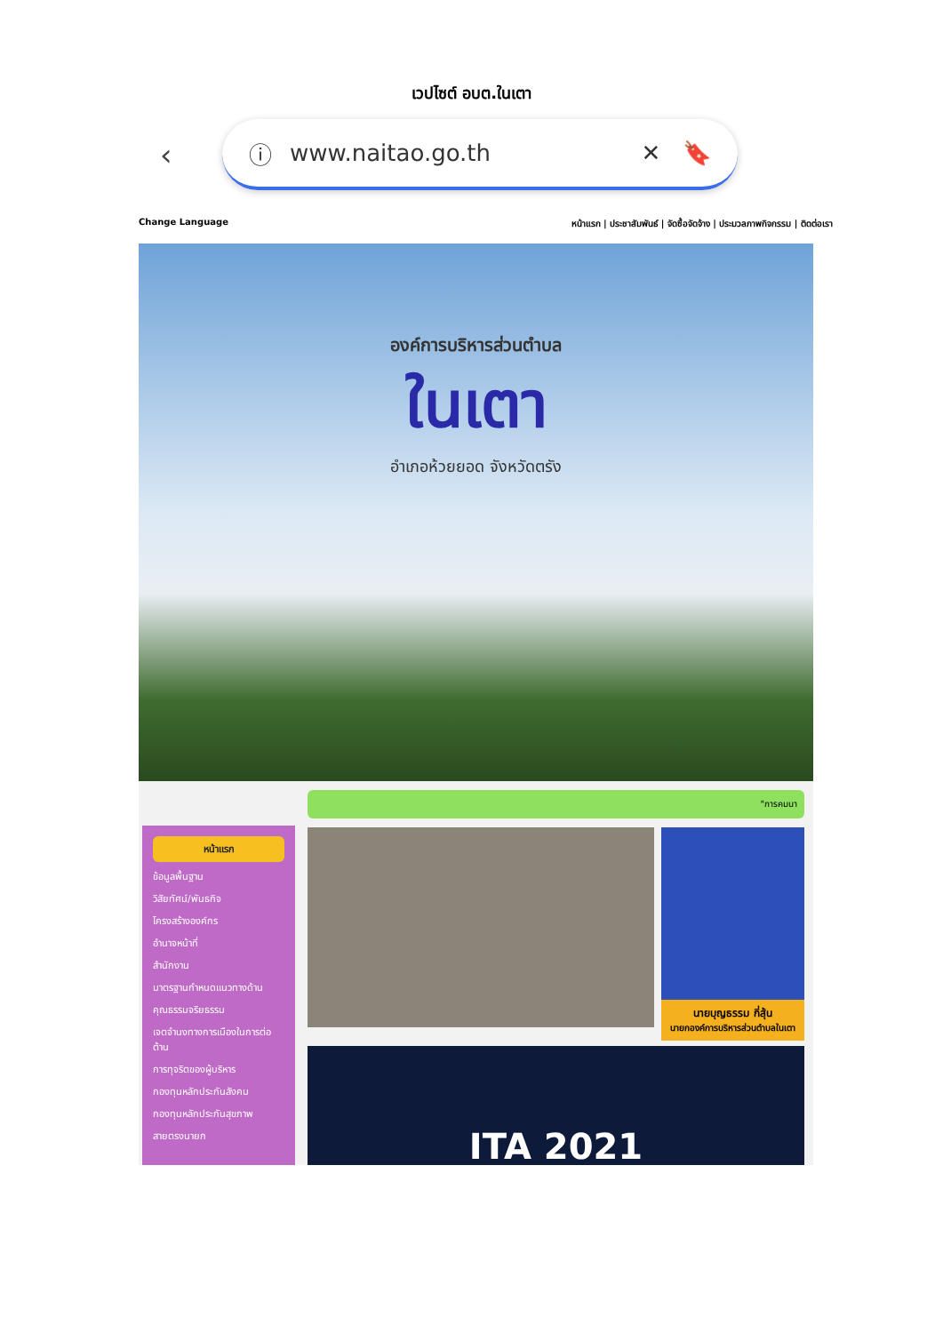เวปไซต์ อบต.ในเตา
‹
ⓘ www.naitao.go.th ✕ 🔖
Change Language หน้าแรก | ประชาสัมพันธ์ | จัดซื้อจัดจ้าง | ประมวลภาพกิจกรรม | ติดต่อเรา
องค์การบริหารส่วนตำบล
ในเตา
อำเภอห้วยยอด จังหวัดตรัง
หน้าแรก
ข้อมูลพื้นฐาน
วิสัยทัศน์/พันธกิจ
โครงสร้างองค์กร
อำนาจหน้าที่
สำนักงาน
มาตรฐานกำหนดแนวทางด้าน
คุณธรรมจริยธรรม
เจตจำนงทางการเมืองในการต่อต้าน
การทุจริตของผู้บริหาร
กองทุนหลักประกันสังคม
กองทุนหลักประกันสุขภาพ
สายตรงนายก
"การคมนา
นายบุญธรรม กี่สุ้น
นายกองค์การบริหารส่วนตำบลในเตา
ITA 2021